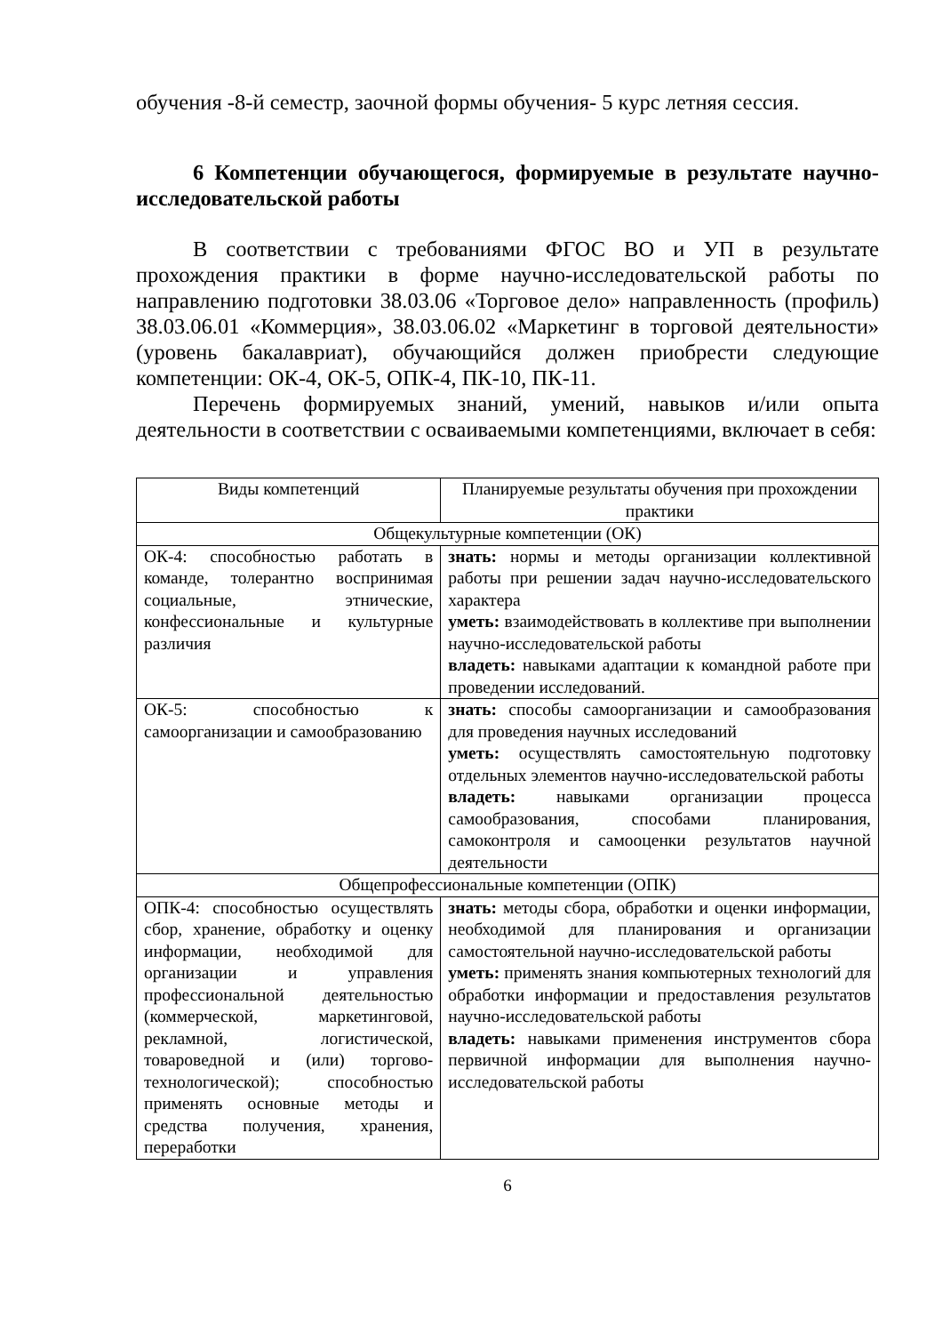обучения -8-й семестр, заочной формы обучения- 5 курс летняя сессия.
6 Компетенции обучающегося, формируемые в результате научно-исследовательской работы
В соответствии с требованиями ФГОС ВО и УП в результате прохождения практики в форме научно-исследовательской работы по направлению подготовки 38.03.06 «Торговое дело» направленность (профиль) 38.03.06.01 «Коммерция», 38.03.06.02 «Маркетинг в торговой деятельности» (уровень бакалавриат), обучающийся должен приобрести следующие компетенции: ОК-4, ОК-5, ОПК-4, ПК-10, ПК-11.
Перечень формируемых знаний, умений, навыков и/или опыта деятельности в соответствии с осваиваемыми компетенциями, включает в себя:
| Виды компетенций | Планируемые результаты обучения при прохождении практики |
| Общекультурные компетенции (ОК) | |
| ОК-4: способностью работать в команде, толерантно воспринимая социальные, этнические, конфессиональные и культурные различия | знать: нормы и методы организации коллективной работы при решении задач научно-исследовательского характера уметь: взаимодействовать в коллективе при выполнении научно-исследовательской работы владеть: навыками адаптации к командной работе при проведении исследований. |
| ОК-5: способностью к самоорганизации и самообразованию | знать: способы самоорганизации и самообразования для проведения научных исследований уметь: осуществлять самостоятельную подготовку отдельных элементов научно-исследовательской работы владеть: навыками организации процесса самообразования, способами планирования, самоконтроля и самооценки результатов научной деятельности |
| Общепрофессиональные компетенции (ОПК) | |
| ОПК-4: способностью осуществлять сбор, хранение, обработку и оценку информации, необходимой для организации и управления профессиональной деятельностью (коммерческой, маркетинговой, рекламной, логистической, товароведной и (или) торгово-технологической); способностью применять основные методы и средства получения, хранения, переработки | знать: методы сбора, обработки и оценки информации, необходимой для планирования и организации самостоятельной научно-исследовательской работы уметь: применять знания компьютерных технологий для обработки информации и предоставления результатов научно-исследовательской работы владеть: навыками применения инструментов сбора первичной информации для выполнения научно-исследовательской работы |
6